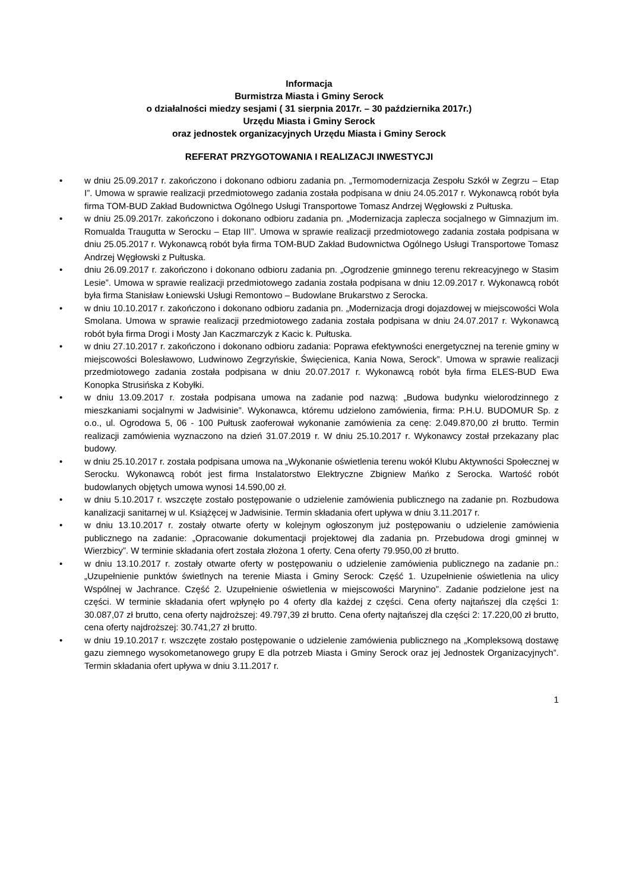Informacja
Burmistrza Miasta i Gminy Serock
o działalności miedzy sesjami ( 31 sierpnia 2017r. – 30 października 2017r.)
Urzędu Miasta i Gminy Serock
oraz jednostek organizacyjnych Urzędu Miasta i Gminy Serock
REFERAT PRZYGOTOWANIA I REALIZACJI INWESTYCJI
• w dniu 25.09.2017 r. zakończono i dokonano odbioru zadania pn. „Termomodernizacja Zespołu Szkół w Zegrzu – Etap I”. Umowa w sprawie realizacji przedmiotowego zadania została podpisana w dniu 24.05.2017 r. Wykonawcą robót była firma TOM-BUD Zakład Budownictwa Ogólnego Usługi Transportowe Tomasz Andrzej Węgłowski z Pułtuska.
• w dniu 25.09.2017r. zakończono i dokonano odbioru zadania pn. „Modernizacja zaplecza socjalnego w Gimnazjum im. Romualda Traugutta w Serocku – Etap III”. Umowa w sprawie realizacji przedmiotowego zadania została podpisana w dniu 25.05.2017 r. Wykonawcą robót była firma TOM-BUD Zakład Budownictwa Ogólnego Usługi Transportowe Tomasz Andrzej Węgłowski z Pułtuska.
• dniu 26.09.2017 r. zakończono i dokonano odbioru zadania pn. „Ogrodzenie gminnego terenu rekreacyjnego w Stasim Lesie”. Umowa w sprawie realizacji przedmiotowego zadania została podpisana w dniu 12.09.2017 r. Wykonawcą robót była firma Stanisław Łoniewski Usługi Remontowo – Budowlane Brukarstwo z Serocka.
• w dniu 10.10.2017 r. zakończono i dokonano odbioru zadania pn. „Modernizacja drogi dojazdowej w miejscowości Wola Smolana. Umowa w sprawie realizacji przedmiotowego zadania została podpisana w dniu 24.07.2017 r. Wykonawcą robót była firma Drogi i Mosty Jan Kaczmarczyk z Kacic k. Pułtuska.
• w dniu 27.10.2017 r. zakończono i dokonano odbioru zadania: Poprawa efektywności energetycznej na terenie gminy w miejscowości Bolesławowo, Ludwinowo Zegrzyńskie, Święcienica, Kania Nowa, Serock”. Umowa w sprawie realizacji przedmiotowego zadania została podpisana w dniu 20.07.2017 r. Wykonawcą robót była firma ELES-BUD Ewa Konopka Strusińska z Kobyłki.
• w dniu 13.09.2017 r. została podpisana umowa na zadanie pod nazwą: „Budowa budynku wielorodzinnego z mieszkaniami socjalnymi w Jadwisinie”. Wykonawca, któremu udzielono zamówienia, firma: P.H.U. BUDOMUR Sp. z o.o., ul. Ogrodowa 5, 06 - 100 Pułtusk zaoferował wykonanie zamówienia za cenę: 2.049.870,00 zł brutto. Termin realizacji zamówienia wyznaczono na dzień 31.07.2019 r. W dniu 25.10.2017 r. Wykonawcy został przekazany plac budowy.
• w dniu 25.10.2017 r. została podpisana umowa na „Wykonanie oświetlenia terenu wokół Klubu Aktywności Społecznej w Serocku. Wykonawcą robót jest firma Instalatorstwo Elektryczne Zbigniew Mańko z Serocka. Wartość robót budowlanych objętych umowa wynosi 14.590,00 zł.
• w dniu 5.10.2017 r. wszczęte zostało postępowanie o udzielenie zamówienia publicznego na zadanie pn. Rozbudowa kanalizacji sanitarnej w ul. Książęcej w Jadwisinie. Termin składania ofert upływa w dniu 3.11.2017 r.
• w dniu 13.10.2017 r. zostały otwarte oferty w kolejnym ogłoszonym już postępowaniu o udzielenie zamówienia publicznego na zadanie: „Opracowanie dokumentacji projektowej dla zadania pn. Przebudowa drogi gminnej w Wierzbicy”. W terminie składania ofert została złożona 1 oferty. Cena oferty 79.950,00 zł brutto.
• w dniu 13.10.2017 r. zostały otwarte oferty w postępowaniu o udzielenie zamówienia publicznego na zadanie pn.: „Uzupełnienie punktów świetlnych na terenie Miasta i Gminy Serock: Część 1. Uzupełnienie oświetlenia na ulicy Wspólnej w Jachrance. Część 2. Uzupełnienie oświetlenia w miejscowości Marynino”. Zadanie podzielone jest na części. W terminie składania ofert wpłynęło po 4 oferty dla każdej z części. Cena oferty najtańszej dla części 1: 30.087,07 zł brutto, cena oferty najdroższej: 49.797,39 zł brutto. Cena oferty najtańszej dla części 2: 17.220,00 zł brutto, cena oferty najdroższej: 30.741,27 zł brutto.
• w dniu 19.10.2017 r. wszczęte zostało postępowanie o udzielenie zamówienia publicznego na „Kompleksową dostawę gazu ziemnego wysokometanowego grupy E dla potrzeb Miasta i Gminy Serock oraz jej Jednostek Organizacyjnych”. Termin składania ofert upływa w dniu 3.11.2017 r.
1